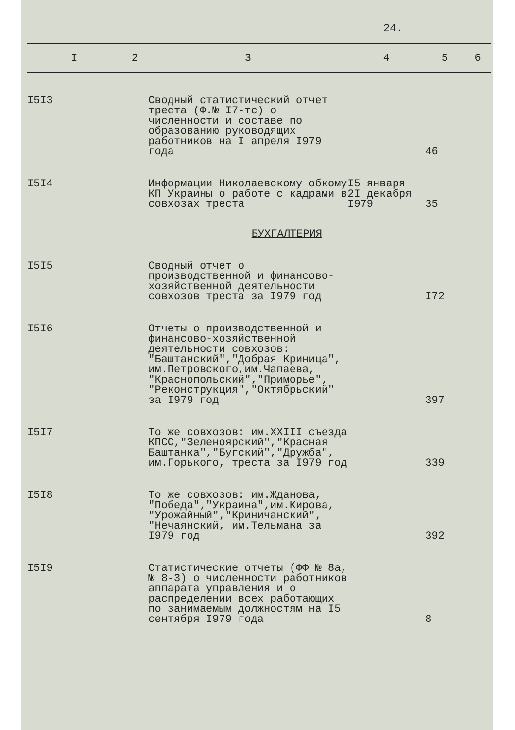24.
| I | 2 | 3 | 4 | 5 | 6 |
| --- | --- | --- | --- | --- | --- |
| I5I3 | | Сводный статистический отчет треста (Ф.№ I7-тс) о численности и составе по образованию руководящих работников на I апреля I979 года | | 46 | |
| I5I4 | | Информации Николаевскому обкому КП Украины о работе с кадрами в совхозах треста | I5 января 2I декабря I979 | 35 | |
| | | БУХГАЛТЕРИЯ | | | |
| I5I5 | | Сводный отчет о производственной и финансово-хозяйственной деятельности совхозов треста за I979 год | | I72 | |
| I5I6 | | Отчеты о производственной и финансово-хозяйственной деятельности совхозов: "Баштанский","Добрая Криница", им.Петровского,им.Чапаева, "Краснопольский","Приморье", "Реконструкция","Октябрьский" за I979 год | | 397 | |
| I5I7 | | То же совхозов: им.XXIII съезда КПСС,"Зеленоярский","Красная Баштанка","Бугский","Дружба", им.Горького, треста за I979 год | | 339 | |
| I5I8 | | То же совхозов: им.Жданова, "Победа","Украина",им.Кирова, "Урожайный","Криничанский", "Нечаянский, им.Тельмана за I979 год | | 392 | |
| I5I9 | | Статистические отчеты (ФФ № 8а, № 8-3) о численности работников аппарата управления и о распределении всех работающих по занимаемым должностям на I5 сентября I979 года | | 8 | |